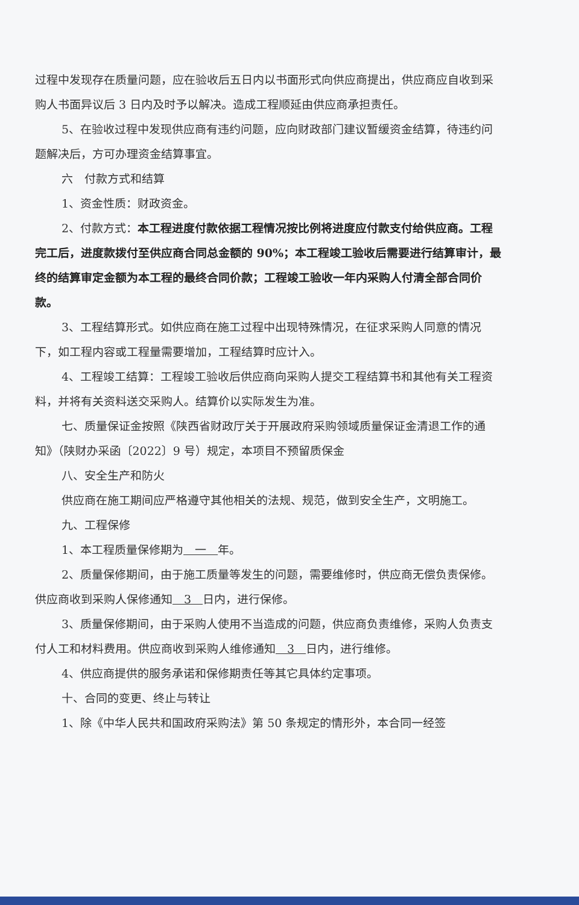过程中发现存在质量问题，应在验收后五日内以书面形式向供应商提出，供应商应自收到采购人书面异议后 3 日内及时予以解决。造成工程顺延由供应商承担责任。
5、在验收过程中发现供应商有违约问题，应向财政部门建议暂缓资金结算，待违约问题解决后，方可办理资金结算事宜。
六　付款方式和结算
1、资金性质：财政资金。
2、付款方式：本工程进度付款依据工程情况按比例将进度应付款支付给供应商。工程完工后，进度款拨付至供应商合同总金额的 90%；本工程竣工验收后需要进行结算审计，最终的结算审定金额为本工程的最终合同价款；工程竣工验收一年内采购人付清全部合同价款。
3、工程结算形式。如供应商在施工过程中出现特殊情况，在征求采购人同意的情况下，如工程内容或工程量需要增加，工程结算时应计入。
4、工程竣工结算：工程竣工验收后供应商向采购人提交工程结算书和其他有关工程资料，并将有关资料送交采购人。结算价以实际发生为准。
七、质量保证金按照《陕西省财政厅关于开展政府采购领域质量保证金清退工作的通知》（陕财办采函〔2022〕9 号）规定，本项目不预留质保金
八、安全生产和防火
供应商在施工期间应严格遵守其他相关的法规、规范，做到安全生产，文明施工。
九、工程保修
1、本工程质量保修期为　一　年。
2、质量保修期间，由于施工质量等发生的问题，需要维修时，供应商无偿负责保修。供应商收到采购人保修通知　3　日内，进行保修。
3、质量保修期间，由于采购人使用不当造成的问题，供应商负责维修，采购人负责支付人工和材料费用。供应商收到采购人维修通知　3　日内，进行维修。
4、供应商提供的服务承诺和保修期责任等其它具体约定事项。
十、合同的变更、终止与转让
1、除《中华人民共和国政府采购法》第 50 条规定的情形外，本合同一经签